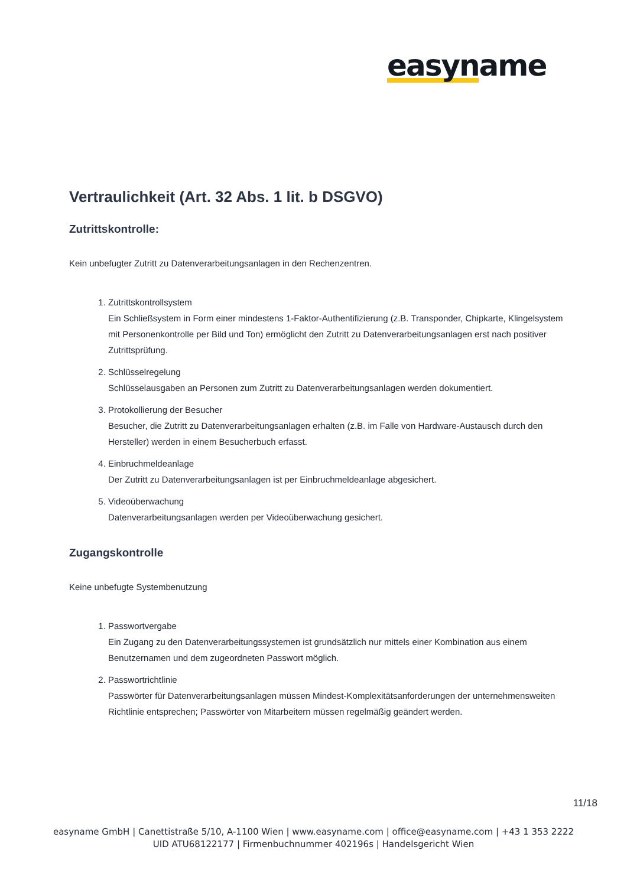easyname
Vertraulichkeit (Art. 32 Abs. 1 lit. b DSGVO)
Zutrittskontrolle:
Kein unbefugter Zutritt zu Datenverarbeitungsanlagen in den Rechenzentren.
1. Zutrittskontrollsystem
Ein Schließsystem in Form einer mindestens 1-Faktor-Authentifizierung (z.B. Transponder, Chipkarte, Klingelsystem mit Personenkontrolle per Bild und Ton) ermöglicht den Zutritt zu Datenverarbeitungsanlagen erst nach positiver Zutrittsprüfung.
2. Schlüsselregelung
Schlüsselausgaben an Personen zum Zutritt zu Datenverarbeitungsanlagen werden dokumentiert.
3. Protokollierung der Besucher
Besucher, die Zutritt zu Datenverarbeitungsanlagen erhalten (z.B. im Falle von Hardware-Austausch durch den Hersteller) werden in einem Besucherbuch erfasst.
4. Einbruchmeldeanlage
Der Zutritt zu Datenverarbeitungsanlagen ist per Einbruchmeldeanlage abgesichert.
5. Videoüberwachung
Datenverarbeitungsanlagen werden per Videoüberwachung gesichert.
Zugangskontrolle
Keine unbefugte Systembenutzung
1. Passwortvergabe
Ein Zugang zu den Datenverarbeitungssystemen ist grundsätzlich nur mittels einer Kombination aus einem Benutzernamen und dem zugeordneten Passwort möglich.
2. Passwortrichtlinie
Passwörter für Datenverarbeitungsanlagen müssen Mindest-Komplexitätsanforderungen der unternehmensweiten Richtlinie entsprechen; Passwörter von Mitarbeitern müssen regelmäßig geändert werden.
11/18
easyname GmbH | Canettistraße 5/10, A-1100 Wien | www.easyname.com | office@easyname.com | +43 1 353 2222
UID ATU68122177 | Firmenbuchnummer 402196s | Handelsgericht Wien